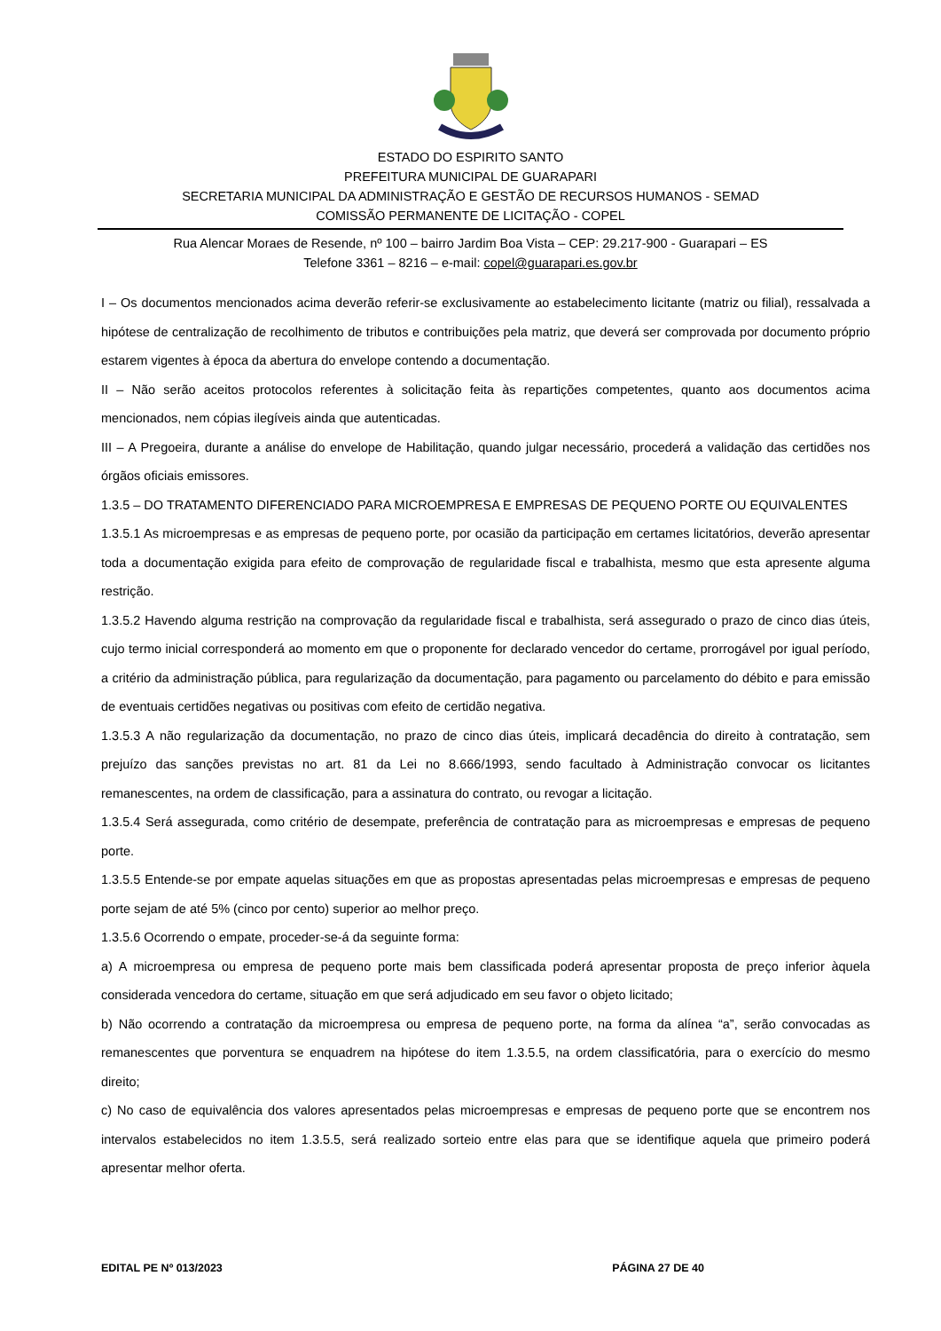ESTADO DO ESPIRITO SANTO
PREFEITURA MUNICIPAL DE GUARAPARI
SECRETARIA MUNICIPAL DA ADMINISTRAÇÃO E GESTÃO DE RECURSOS HUMANOS - SEMAD
COMISSÃO PERMANENTE DE LICITAÇÃO - COPEL
Rua Alencar Moraes de Resende, nº 100 – bairro Jardim Boa Vista – CEP: 29.217-900 - Guarapari – ES
Telefone 3361 – 8216 – e-mail: copel@guarapari.es.gov.br
I – Os documentos mencionados acima deverão referir-se exclusivamente ao estabelecimento licitante (matriz ou filial), ressalvada a hipótese de centralização de recolhimento de tributos e contribuições pela matriz, que deverá ser comprovada por documento próprio estarem vigentes à época da abertura do envelope contendo a documentação.
II – Não serão aceitos protocolos referentes à solicitação feita às repartições competentes, quanto aos documentos acima mencionados, nem cópias ilegíveis ainda que autenticadas.
III – A Pregoeira, durante a análise do envelope de Habilitação, quando julgar necessário, procederá a validação das certidões nos órgãos oficiais emissores.
1.3.5 – DO TRATAMENTO DIFERENCIADO PARA MICROEMPRESA E EMPRESAS DE PEQUENO PORTE OU EQUIVALENTES
1.3.5.1 As microempresas e as empresas de pequeno porte, por ocasião da participação em certames licitatórios, deverão apresentar toda a documentação exigida para efeito de comprovação de regularidade fiscal e trabalhista, mesmo que esta apresente alguma restrição.
1.3.5.2 Havendo alguma restrição na comprovação da regularidade fiscal e trabalhista, será assegurado o prazo de cinco dias úteis, cujo termo inicial corresponderá ao momento em que o proponente for declarado vencedor do certame, prorrogável por igual período, a critério da administração pública, para regularização da documentação, para pagamento ou parcelamento do débito e para emissão de eventuais certidões negativas ou positivas com efeito de certidão negativa.
1.3.5.3 A não regularização da documentação, no prazo de cinco dias úteis, implicará decadência do direito à contratação, sem prejuízo das sanções previstas no art. 81 da Lei no 8.666/1993, sendo facultado à Administração convocar os licitantes remanescentes, na ordem de classificação, para a assinatura do contrato, ou revogar a licitação.
1.3.5.4 Será assegurada, como critério de desempate, preferência de contratação para as microempresas e empresas de pequeno porte.
1.3.5.5 Entende-se por empate aquelas situações em que as propostas apresentadas pelas microempresas e empresas de pequeno porte sejam de até 5% (cinco por cento) superior ao melhor preço.
1.3.5.6 Ocorrendo o empate, proceder-se-á da seguinte forma:
a) A microempresa ou empresa de pequeno porte mais bem classificada poderá apresentar proposta de preço inferior àquela considerada vencedora do certame, situação em que será adjudicado em seu favor o objeto licitado;
b) Não ocorrendo a contratação da microempresa ou empresa de pequeno porte, na forma da alínea “a”, serão convocadas as remanescentes que porventura se enquadrem na hipótese do item 1.3.5.5, na ordem classificatória, para o exercício do mesmo direito;
c) No caso de equivalência dos valores apresentados pelas microempresas e empresas de pequeno porte que se encontrem nos intervalos estabelecidos no item 1.3.5.5, será realizado sorteio entre elas para que se identifique aquela que primeiro poderá apresentar melhor oferta.
EDITAL PE Nº 013/2023 PÁGINA 27 DE 40